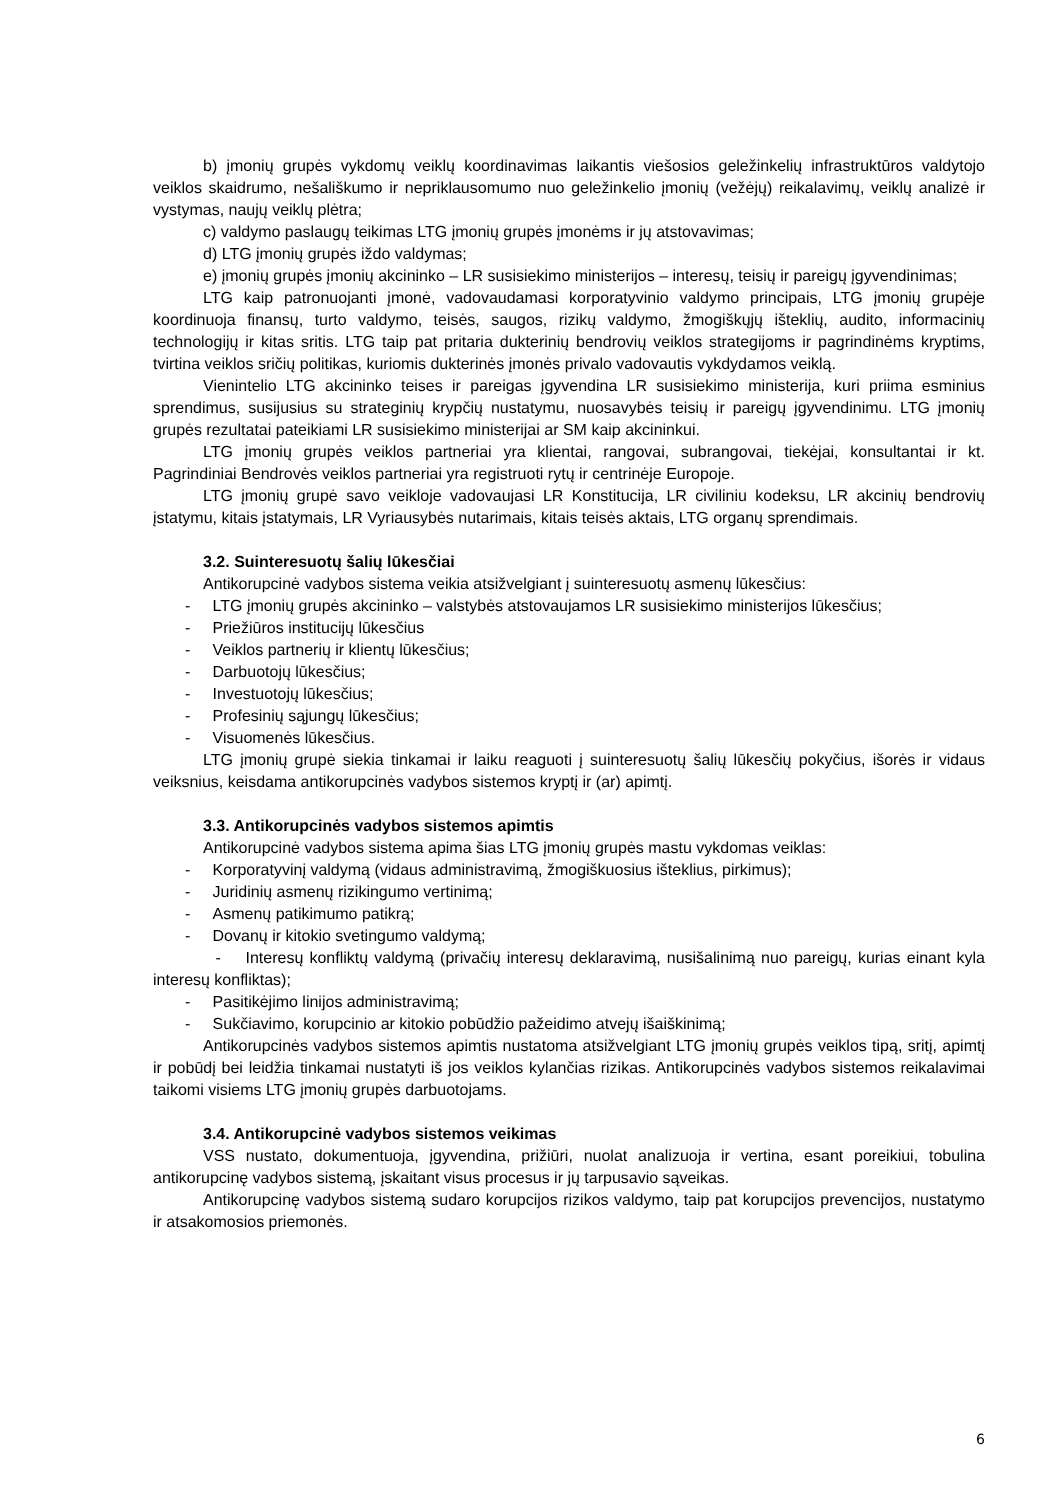b) įmonių grupės vykdomų veiklų koordinavimas laikantis viešosios geležinkelių infrastruktūros valdytojo veiklos skaidrumo, nešališkumo ir nepriklausomumo nuo geležinkelio įmonių (vežėjų) reikalavimų, veiklų analizė ir vystymas, naujų veiklų plėtra;
c) valdymo paslaugų teikimas LTG įmonių grupės įmonėms ir jų atstovavimas;
d) LTG įmonių grupės iždo valdymas;
e) įmonių grupės įmonių akcininko – LR susisiekimo ministerijos – interesų, teisių ir pareigų įgyvendinimas;
LTG kaip patronuojanti įmonė, vadovaudamasi korporatyvinio valdymo principais, LTG įmonių grupėje koordinuoja finansų, turto valdymo, teisės, saugos, rizikų valdymo, žmogiškųjų išteklių, audito, informacinių technologijų ir kitas sritis. LTG taip pat pritaria dukterinių bendrovių veiklos strategijoms ir pagrindinėms kryptims, tvirtina veiklos sričių politikas, kuriomis dukterinės įmonės privalo vadovautis vykdydamos veiklą.
Vienintelio LTG akcininko teises ir pareigas įgyvendina LR susisiekimo ministerija, kuri priima esminius sprendimus, susijusius su strateginių krypčių nustatymu, nuosavybės teisių ir pareigų įgyvendinimu. LTG įmonių grupės rezultatai pateikiami LR susisiekimo ministerijai ar SM kaip akcininkui.
LTG įmonių grupės veiklos partneriai yra klientai, rangovai, subrangovai, tiekėjai, konsultantai ir kt. Pagrindiniai Bendrovės veiklos partneriai yra registruoti rytų ir centrinėje Europoje.
LTG įmonių grupė savo veikloje vadovaujasi LR Konstitucija, LR civiliniu kodeksu, LR akcinių bendrovių įstatymu, kitais įstatymais, LR Vyriausybės nutarimais, kitais teisės aktais, LTG organų sprendimais.
3.2. Suinteresuotų šalių lūkesčiai
Antikorupcinė vadybos sistema veikia atsižvelgiant į suinteresuotų asmenų lūkesčius:
- LTG įmonių grupės akcininko – valstybės atstovaujamos LR susisiekimo ministerijos lūkesčius;
- Priežiūros institucijų lūkesčius
- Veiklos partnerių ir klientų lūkesčius;
- Darbuotojų lūkesčius;
- Investuotojų lūkesčius;
- Profesinių sąjungų lūkesčius;
- Visuomenės lūkesčius.
LTG įmonių grupė siekia tinkamai ir laiku reaguoti į suinteresuotų šalių lūkesčių pokyčius, išorės ir vidaus veiksnius, keisdama antikorupcinės vadybos sistemos kryptį ir (ar) apimtį.
3.3. Antikorupcinės vadybos sistemos apimtis
Antikorupcinė vadybos sistema apima šias LTG įmonių grupės mastu vykdomas veiklas:
- Korporatyvinį valdymą (vidaus administravimą, žmogiškuosius išteklius, pirkimus);
- Juridinių asmenų rizikingumo vertinimą;
- Asmenų patikimumo patikrą;
- Dovanų ir kitokio svetingumo valdymą;
- Interesų konfliktų valdymą (privačių interesų deklaravimą, nusišalinimą nuo pareigų, kurias einant kyla interesų konfliktas);
- Pasitikėjimo linijos administravimą;
- Sukčiavimo, korupcinio ar kitokio pobūdžio pažeidimo atvejų išaiškinimą;
Antikorupcinės vadybos sistemos apimtis nustatoma atsižvelgiant LTG įmonių grupės veiklos tipą, sritį, apimtį ir pobūdį bei leidžia tinkamai nustatyti iš jos veiklos kylančias rizikas. Antikorupcinės vadybos sistemos reikalavimai taikomi visiems LTG įmonių grupės darbuotojams.
3.4. Antikorupcinė vadybos sistemos veikimas
VSS nustato, dokumentuoja, įgyvendina, prižiūri, nuolat analizuoja ir vertina, esant poreikiui, tobulina antikorupcinę vadybos sistemą, įskaitant visus procesus ir jų tarpusavio sąveikas.
Antikorupcinę vadybos sistemą sudaro korupcijos rizikos valdymo, taip pat korupcijos prevencijos, nustatymo ir atsakomosios priemonės.
6